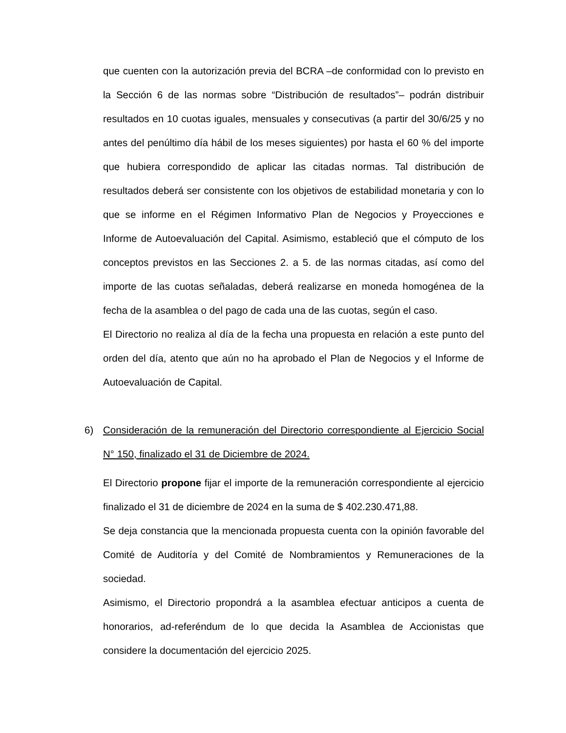que cuenten con la autorización previa del BCRA –de conformidad con lo previsto en la Sección 6 de las normas sobre “Distribución de resultados”– podrán distribuir resultados en 10 cuotas iguales, mensuales y consecutivas (a partir del 30/6/25 y no antes del penúltimo día hábil de los meses siguientes) por hasta el 60 % del importe que hubiera correspondido de aplicar las citadas normas. Tal distribución de resultados deberá ser consistente con los objetivos de estabilidad monetaria y con lo que se informe en el Régimen Informativo Plan de Negocios y Proyecciones e Informe de Autoevaluación del Capital. Asimismo, estableció que el cómputo de los conceptos previstos en las Secciones 2. a 5. de las normas citadas, así como del importe de las cuotas señaladas, deberá realizarse en moneda homogénea de la fecha de la asamblea o del pago de cada una de las cuotas, según el caso.
El Directorio no realiza al día de la fecha una propuesta en relación a este punto del orden del día, atento que aún no ha aprobado el Plan de Negocios y el Informe de Autoevaluación de Capital.
6) Consideración de la remuneración del Directorio correspondiente al Ejercicio Social N° 150, finalizado el 31 de Diciembre de 2024.
El Directorio propone fijar el importe de la remuneración correspondiente al ejercicio finalizado el 31 de diciembre de 2024 en la suma de $ 402.230.471,88.
Se deja constancia que la mencionada propuesta cuenta con la opinión favorable del Comité de Auditoría y del Comité de Nombramientos y Remuneraciones de la sociedad.
Asimismo, el Directorio propondrá a la asamblea efectuar anticipos a cuenta de honorarios, ad-referéndum de lo que decida la Asamblea de Accionistas que considere la documentación del ejercicio 2025.